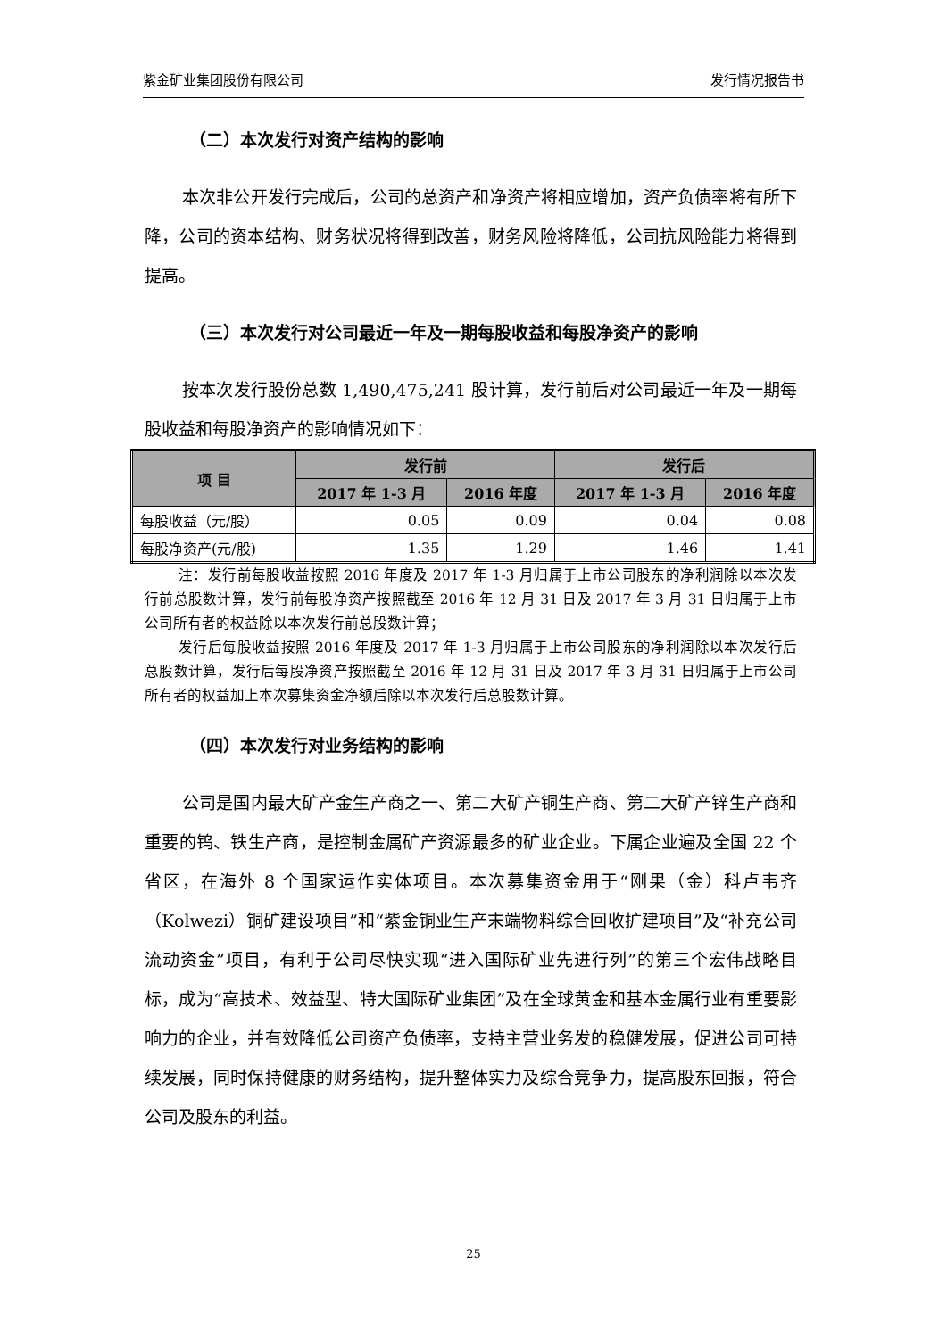紫金矿业集团股份有限公司 发行情况报告书
（二）本次发行对资产结构的影响
本次非公开发行完成后，公司的总资产和净资产将相应增加，资产负债率将有所下降，公司的资本结构、财务状况将得到改善，财务风险将降低，公司抗风险能力将得到提高。
（三）本次发行对公司最近一年及一期每股收益和每股净资产的影响
按本次发行股份总数 1,490,475,241 股计算，发行前后对公司最近一年及一期每股收益和每股净资产的影响情况如下：
| 项 目 | 发行前 | | 发行后 | |
| --- | --- | --- | --- | --- |
| | 2017 年 1-3 月 | 2016 年度 | 2017 年 1-3 月 | 2016 年度 |
| 每股收益（元/股） | 0.05 | 0.09 | 0.04 | 0.08 |
| 每股净资产(元/股) | 1.35 | 1.29 | 1.46 | 1.41 |
注：发行前每股收益按照 2016 年度及 2017 年 1-3 月归属于上市公司股东的净利润除以本次发行前总股数计算，发行前每股净资产按照截至 2016 年 12 月 31 日及 2017 年 3 月 31 日归属于上市公司所有者的权益除以本次发行前总股数计算；
发行后每股收益按照 2016 年度及 2017 年 1-3 月归属于上市公司股东的净利润除以本次发行后总股数计算，发行后每股净资产按照截至 2016 年 12 月 31 日及 2017 年 3 月 31 日归属于上市公司所有者的权益加上本次募集资金净额后除以本次发行后总股数计算。
（四）本次发行对业务结构的影响
公司是国内最大矿产金生产商之一、第二大矿产铜生产商、第二大矿产锌生产商和重要的钨、铁生产商，是控制金属矿产资源最多的矿业企业。下属企业遍及全国 22 个省区，在海外 8 个国家运作实体项目。本次募集资金用于“刚果（金）科卢韦齐（Kolwezi）铜矿建设项目”和“紫金铜业生产末端物料综合回收扩建项目”及“补充公司流动资金”项目，有利于公司尽快实现“进入国际矿业先进行列”的第三个宏伟战略目标，成为“高技术、效益型、特大国际矿业集团”及在全球黄金和基本金属行业有重要影响力的企业，并有效降低公司资产负债率，支持主营业务发的稳健发展，促进公司可持续发展，同时保持健康的财务结构，提升整体实力及综合竞争力，提高股东回报，符合公司及股东的利益。
25